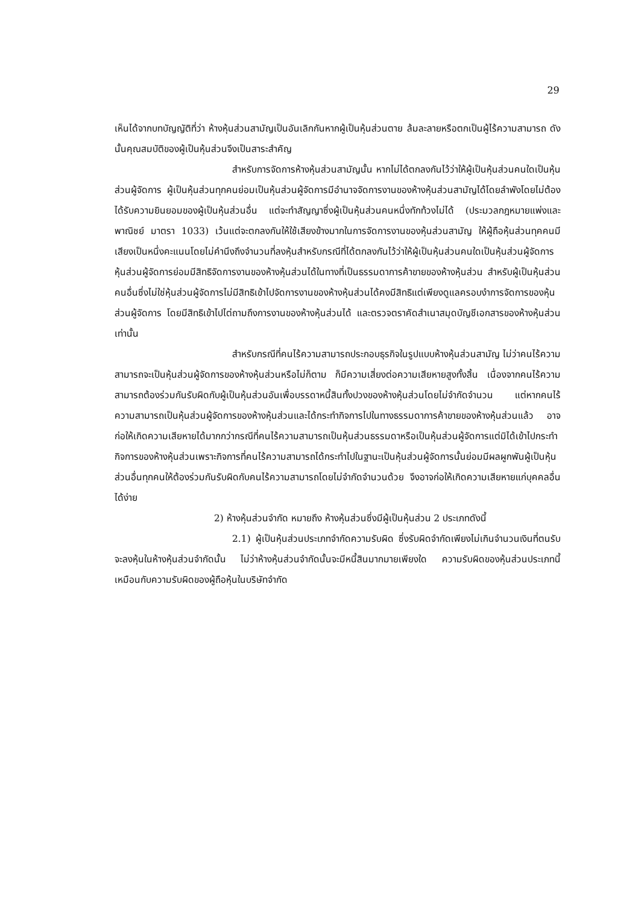29
เห็นได้จากบทบัญญัติที่ว่า ห้างหุ้นส่วนสามัญเป็นอันเลิกกันหากผู้เป็นหุ้นส่วนตาย ล้มละลายหรือตกเป็นผู้ไร้ความสามารถ ดังนั้นคุณสมบัติของผู้เป็นหุ้นส่วนจึงเป็นสาระสำคัญ
สำหรับการจัดการห้างหุ้นส่วนสามัญนั้น หากไม่ได้ตกลงกันไว้ว่าให้ผู้เป็นหุ้นส่วนคนใดเป็นหุ้นส่วนผู้จัดการ ผู้เป็นหุ้นส่วนทุกคนย่อมเป็นหุ้นส่วนผู้จัดการมีอำนาจจัดการงานของห้างหุ้นส่วนสามัญได้โดยลำพังโดยไม่ต้องได้รับความยินยอมของผู้เป็นหุ้นส่วนอื่น แต่จะทำสัญญาซึ่งผู้เป็นหุ้นส่วนคนหนึ่งทักท้วงไม่ได้ (ประมวลกฎหมายแพ่งและพาณิชย์ มาตรา 1033) เว้นแต่จะตกลงกันให้ใช้เสียงข้างมากในการจัดการงานของหุ้นส่วนสามัญ ให้ผู้ถือหุ้นส่วนทุคคนมีเสียงเป็นหนึ่งคะแนนโดยไม่คำนึงถึงจำนวนที่ลงหุ้นสำหรับกรณีที่ได้ตกลงกันไว้ว่าให้ผู้เป็นหุ้นส่วนคนใดเป็นหุ้นส่วนผู้จัดการ หุ้นส่วนผู้จัดการย่อมมีสิทธิจัดการงานของห้างหุ้นส่วนได้ในทางที่เป็นธรรมดาการค้าขายของห้างหุ้นส่วน สำหรับผู้เป็นหุ้นส่วนคนอื่นซึ่งไม่ใช่หุ้นส่วนผู้จัดการไม่มีสิทธิเข้าไปจัดการงานของห้างหุ้นส่วนได้คงมีสิทธิแต่เพียงดูแลครอบงำการจัดการของหุ้นส่วนผู้จัดการ โดยมีสิทธิเข้าไปไต่ถามถึงการงานของห้างหุ้นส่วนได้ และตรวจตราคัดสำเนาสมุดบัญชีเอกสารของห้างหุ้นส่วนเท่านั้น
สำหรับกรณีที่คนไร้ความสามารถประกอบธุรกิจในรูปแบบห้างหุ้นส่วนสามัญ ไม่ว่าคนไร้ความสามารถจะเป็นหุ้นส่วนผู้จัดการของห้างหุ้นส่วนหรือไม่ก็ตาม ก็มีความเสี่ยงต่อความเสียหายสูงทั้งสิ้น เนื่องจากคนไร้ความสามารถต้องร่วมกันรับผิดกับผู้เป็นหุ้นส่วนอันเพื่อบรรดาหนี้สินทั้งปวงของห้างหุ้นส่วนโดยไม่จำกัดจำนวน แต่หากคนไร้ความสามารถเป็นหุ้นส่วนผู้จัดการของห้างหุ้นส่วนและได้กระทำกิจการไปในทางธรรมดาการค้าขายของห้างหุ้นส่วนแล้ว อาจก่อให้เกิดความเสียหายได้มากกว่ากรณีที่คนไร้ความสามารถเป็นหุ้นส่วนธรรมดาหรือเป็นหุ้นส่วนผู้จัดการแต่มิได้เข้าไปกระทำกิจการของห้างหุ้นส่วนเพราะกิจการที่คนไร้ความสามารถได้กระทำไปในฐานะเป็นหุ้นส่วนผู้จัดการนั้นย่อมมีผลผูกพันผู้เป็นหุ้นส่วนอื่นทุกคนให้ต้องร่วมกันรับผิดกับคนไร้ความสามารถโดยไม่จำกัดจำนวนด้วย จึงอาจก่อให้เกิดความเสียหายแก่บุคคลอื่นได้ง่าย
2) ห้างหุ้นส่วนจำกัด หมายถึง ห้างหุ้นส่วนซึ่งมีผู้เป็นหุ้นส่วน 2 ประเภทดังนี้
2.1) ผู้เป็นหุ้นส่วนประเภทจำกัดความรับผิด ซึ่งรับผิดจำกัดเพียงไม่เกินจำนวนเงินที่ตนรับจะลงหุ้นในห้างหุ้นส่วนจำกัดนั้น ไม่ว่าห้างหุ้นส่วนจำกัดนั้นจะมีหนี้สินมากมายเพียงใด ความรับผิดของหุ้นส่วนประเภทนี้เหมือนกับความรับผิดของผู้ถือหุ้นในบริษัทจำกัด